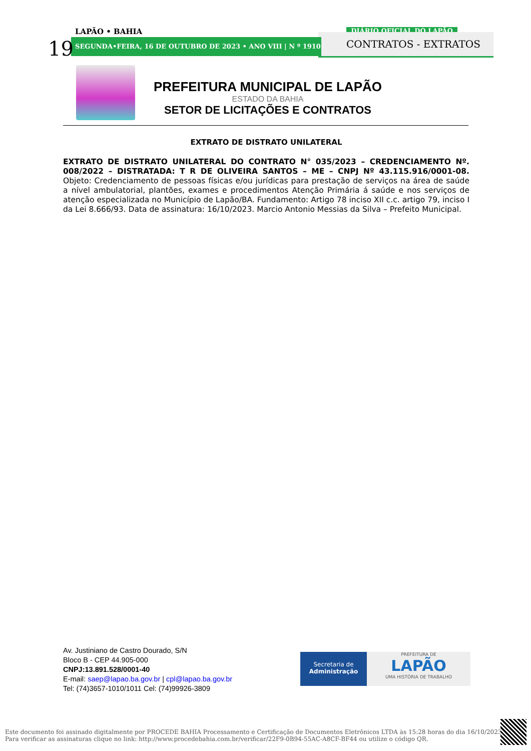LAPÃO • BAHIA DIÁRIO OFICIAL DO LAPÃO
SEGUNDA•FEIRA, 16 DE OUTUBRO DE 2023 • ANO VIII | N º 1910
19 CONTRATOS - EXTRATOS
PREFEITURA MUNICIPAL DE LAPÃO
ESTADO DA BAHIA
SETOR DE LICITAÇÕES E CONTRATOS
EXTRATO DE DISTRATO UNILATERAL
EXTRATO DE DISTRATO UNILATERAL DO CONTRATO N° 035/2023 – CREDENCIAMENTO Nº. 008/2022 – DISTRATADA: T R DE OLIVEIRA SANTOS – ME – CNPJ Nº 43.115.916/0001-08. Objeto: Credenciamento de pessoas físicas e/ou jurídicas para prestação de serviços na área de saúde a nível ambulatorial, plantões, exames e procedimentos Atenção Primária á saúde e nos serviços de atenção especializada no Município de Lapão/BA. Fundamento: Artigo 78 inciso XII c.c. artigo 79, inciso I da Lei 8.666/93. Data de assinatura: 16/10/2023. Marcio Antonio Messias da Silva – Prefeito Municipal.
Av. Justiniano de Castro Dourado, S/N
Bloco B - CEP 44.905-000
CNPJ:13.891.528/0001-40
E-mail: saep@lapao.ba.gov.br | cpl@lapao.ba.gov.br
Tel: (74)3657-1010/1011 Cel: (74)99926-3809
Secretaria de
Administração
PREFEITURA DE
LAPÃO
UMA HISTÓRIA DE TRABALHO
Este documento foi assinado digitalmente por PROCEDE BAHIA Processamento e Certificação de Documentos Eletrônicos LTDA às 15:28 horas do dia 16/10/2023.
Para verificar as assinaturas clique no link: http://www.procedebahia.com.br/verificar/22F9-0B94-55AC-A8CF-BF44 ou utilize o código QR.